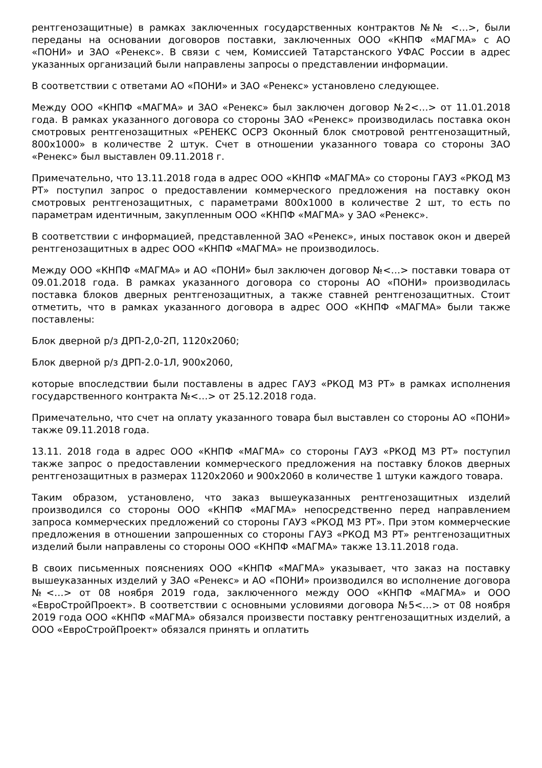рентгенозащитные) в рамках заключенных государственных контрактов №№ <…>, были переданы на основании договоров поставки, заключенных ООО «КНПФ «МАГМА» с АО «ПОНИ» и ЗАО «Ренекс». В связи с чем, Комиссией Татарстанского УФАС России в адрес указанных организаций были направлены запросы о представлении информации.
В соответствии с ответами АО «ПОНИ» и ЗАО «Ренекс» установлено следующее.
Между ООО «КНПФ «МАГМА» и ЗАО «Ренекс» был заключен договор №2<…> от 11.01.2018 года. В рамках указанного договора со стороны ЗАО «Ренекс» производилась поставка окон смотровых рентгенозащитных «РЕНЕКС ОСРЗ Оконный блок смотровой рентгенозащитный, 800х1000» в количестве 2 штук. Счет в отношении указанного товара со стороны ЗАО «Ренекс» был выставлен 09.11.2018 г.
Примечательно, что 13.11.2018 года в адрес ООО «КНПФ «МАГМА» со стороны ГАУЗ «РКОД МЗ РТ» поступил запрос о предоставлении коммерческого предложения на поставку окон смотровых рентгенозащитных, с параметрами 800х1000 в количестве 2 шт, то есть по параметрам идентичным, закупленным ООО «КНПФ «МАГМА» у ЗАО «Ренекс».
В соответствии с информацией, представленной ЗАО «Ренекс», иных поставок окон и дверей рентгенозащитных в адрес ООО «КНПФ «МАГМА» не производилось.
Между ООО «КНПФ «МАГМА» и АО «ПОНИ» был заключен договор №<…> поставки товара от 09.01.2018 года. В рамках указанного договора со стороны АО «ПОНИ» производилась поставка блоков дверных рентгенозащитных, а также ставней рентгенозащитных. Стоит отметить, что в рамках указанного договора в адрес ООО «КНПФ «МАГМА» были также поставлены:
Блок дверной р/з ДРП-2,0-2П, 1120х2060;
Блок дверной р/з ДРП-2.0-1Л, 900х2060,
которые впоследствии были поставлены в адрес ГАУЗ «РКОД МЗ РТ» в рамках исполнения государственного контракта №<…> от 25.12.2018 года.
Примечательно, что счет на оплату указанного товара был выставлен со стороны АО «ПОНИ» также 09.11.2018 года.
13.11. 2018 года в адрес ООО «КНПФ «МАГМА» со стороны ГАУЗ «РКОД МЗ РТ» поступил также запрос о предоставлении коммерческого предложения на поставку блоков дверных рентгенозащитных в размерах 1120х2060 и 900х2060 в количестве 1 штуки каждого товара.
Таким образом, установлено, что заказ вышеуказанных рентгенозащитных изделий производился со стороны ООО «КНПФ «МАГМА» непосредственно перед направлением запроса коммерческих предложений со стороны ГАУЗ «РКОД МЗ РТ». При этом коммерческие предложения в отношении запрошенных со стороны ГАУЗ «РКОД МЗ РТ» рентгенозащитных изделий были направлены со стороны ООО «КНПФ «МАГМА» также 13.11.2018 года.
В своих письменных пояснениях ООО «КНПФ «МАГМА» указывает, что заказ на поставку вышеуказанных изделий у ЗАО «Ренекс» и АО «ПОНИ» производился во исполнение договора №<…> от 08 ноября 2019 года, заключенного между ООО «КНПФ «МАГМА» и ООО «ЕвроСтройПроект». В соответствии с основными условиями договора №5<…> от 08 ноября 2019 года ООО «КНПФ «МАГМА» обязался произвести поставку рентгенозащитных изделий, а ООО «ЕвроСтройПроект» обязался принять и оплатить